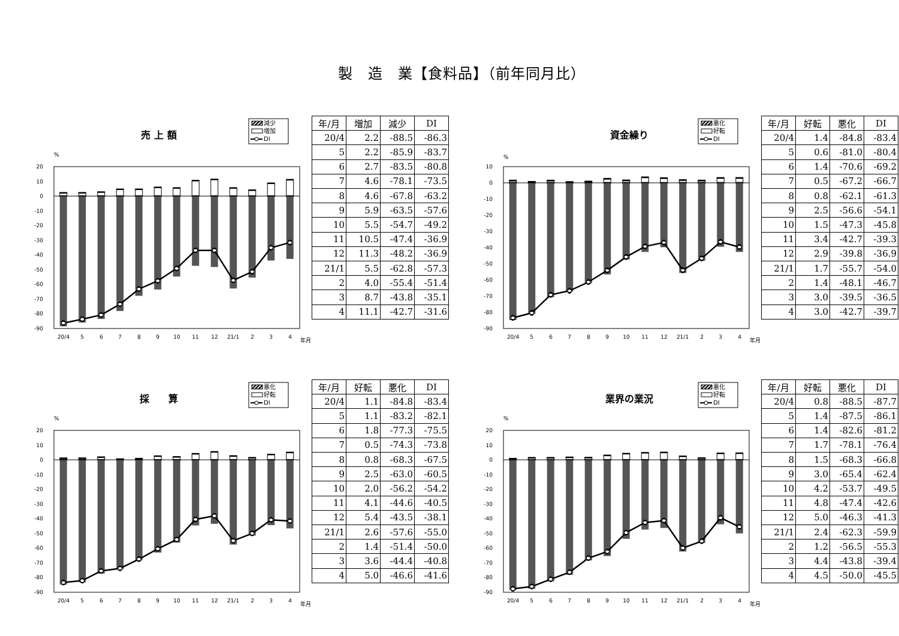製　造　業【食料品】（前年同月比）
売 上 額
減少
増加
DI
%
20
10
0
-10
-20
-30
-40
-50
-60
-70
-80
-90
20/4
5
6
7
8
9
10
11
12
21/1
2
3
4
年月
| 年/月 | 増加 | 減少 | DI |
| --- | --- | --- | --- |
| 20/4 | 2.2 | -88.5 | -86.3 |
| 5 | 2.2 | -85.9 | -83.7 |
| 6 | 2.7 | -83.5 | -80.8 |
| 7 | 4.6 | -78.1 | -73.5 |
| 8 | 4.6 | -67.8 | -63.2 |
| 9 | 5.9 | -63.5 | -57.6 |
| 10 | 5.5 | -54.7 | -49.2 |
| 11 | 10.5 | -47.4 | -36.9 |
| 12 | 11.3 | -48.2 | -36.9 |
| 21/1 | 5.5 | -62.8 | -57.3 |
| 2 | 4.0 | -55.4 | -51.4 |
| 3 | 8.7 | -43.8 | -35.1 |
| 4 | 11.1 | -42.7 | -31.6 |
資金繰り
悪化
好転
DI
%
10
0
-10
-20
-30
-40
-50
-60
-70
-80
-90
20/4
5
6
7
8
9
10
11
12
21/1
2
3
4
年月
| 年/月 | 好転 | 悪化 | DI |
| --- | --- | --- | --- |
| 20/4 | 1.4 | -84.8 | -83.4 |
| 5 | 0.6 | -81.0 | -80.4 |
| 6 | 1.4 | -70.6 | -69.2 |
| 7 | 0.5 | -67.2 | -66.7 |
| 8 | 0.8 | -62.1 | -61.3 |
| 9 | 2.5 | -56.6 | -54.1 |
| 10 | 1.5 | -47.3 | -45.8 |
| 11 | 3.4 | -42.7 | -39.3 |
| 12 | 2.9 | -39.8 | -36.9 |
| 21/1 | 1.7 | -55.7 | -54.0 |
| 2 | 1.4 | -48.1 | -46.7 |
| 3 | 3.0 | -39.5 | -36.5 |
| 4 | 3.0 | -42.7 | -39.7 |
採　　算
悪化
好転
DI
%
20
10
0
-10
-20
-30
-40
-50
-60
-70
-80
-90
20/4
5
6
7
8
9
10
11
12
21/1
2
3
4
年月
| 年/月 | 好転 | 悪化 | DI |
| --- | --- | --- | --- |
| 20/4 | 1.1 | -84.8 | -83.4 |
| 5 | 1.1 | -83.2 | -82.1 |
| 6 | 1.8 | -77.3 | -75.5 |
| 7 | 0.5 | -74.3 | -73.8 |
| 8 | 0.8 | -68.3 | -67.5 |
| 9 | 2.5 | -63.0 | -60.5 |
| 10 | 2.0 | -56.2 | -54.2 |
| 11 | 4.1 | -44.6 | -40.5 |
| 12 | 5.4 | -43.5 | -38.1 |
| 21/1 | 2.6 | -57.6 | -55.0 |
| 2 | 1.4 | -51.4 | -50.0 |
| 3 | 3.6 | -44.4 | -40.8 |
| 4 | 5.0 | -46.6 | -41.6 |
業界の業況
悪化
好転
DI
%
20
10
0
-10
-20
-30
-40
-50
-60
-70
-80
-90
20/4
5
6
7
8
9
10
11
12
21/1
2
3
4
年月
| 年/月 | 好転 | 悪化 | DI |
| --- | --- | --- | --- |
| 20/4 | 0.8 | -88.5 | -87.7 |
| 5 | 1.4 | -87.5 | -86.1 |
| 6 | 1.4 | -82.6 | -81.2 |
| 7 | 1.7 | -78.1 | -76.4 |
| 8 | 1.5 | -68.3 | -66.8 |
| 9 | 3.0 | -65.4 | -62.4 |
| 10 | 4.2 | -53.7 | -49.5 |
| 11 | 4.8 | -47.4 | -42.6 |
| 12 | 5.0 | -46.3 | -41.3 |
| 21/1 | 2.4 | -62.3 | -59.9 |
| 2 | 1.2 | -56.5 | -55.3 |
| 3 | 4.4 | -43.8 | -39.4 |
| 4 | 4.5 | -50.0 | -45.5 |